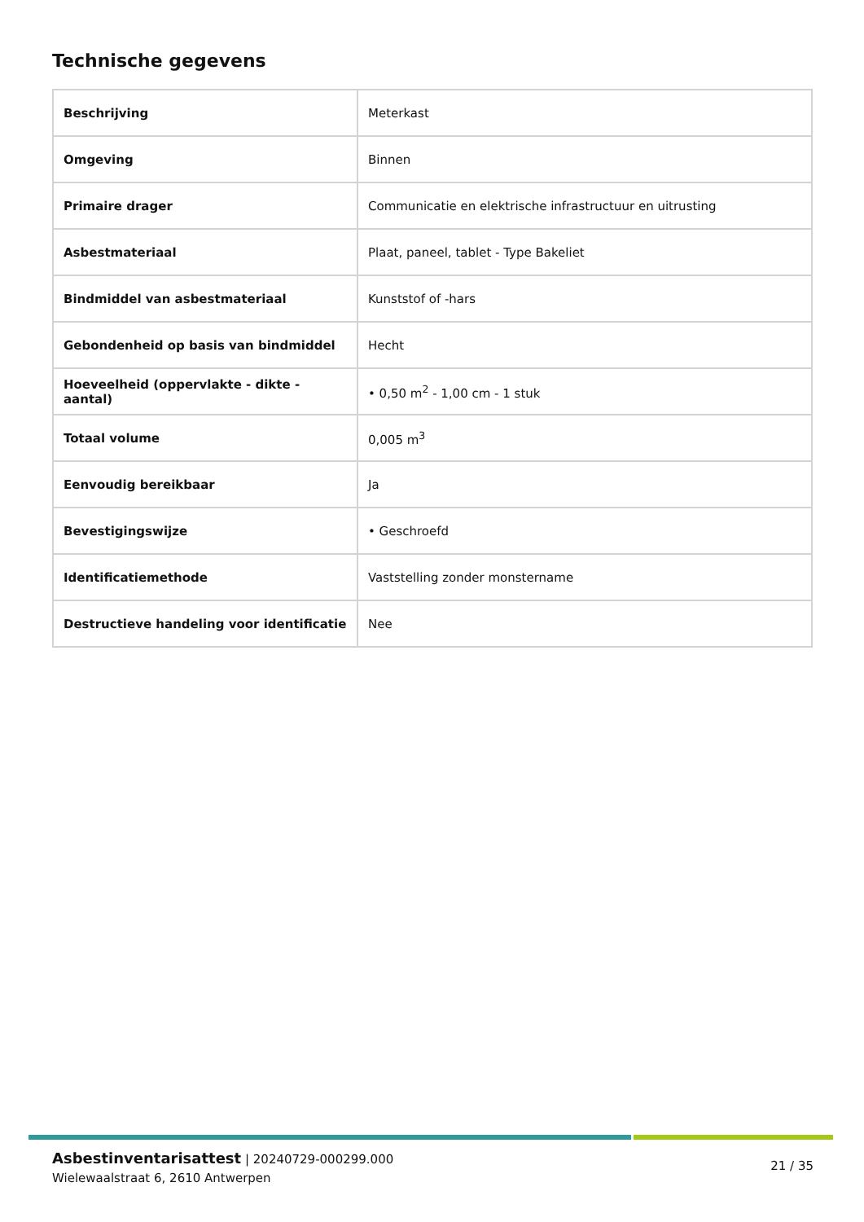Technische gegevens
| Beschrijving | Meterkast |
| Omgeving | Binnen |
| Primaire drager | Communicatie en elektrische infrastructuur en uitrusting |
| Asbestmateriaal | Plaat, paneel, tablet - Type Bakeliet |
| Bindmiddel van asbestmateriaal | Kunststof of -hars |
| Gebondenheid op basis van bindmiddel | Hecht |
| Hoeveelheid (oppervlakte - dikte - aantal) | • 0,50 m<sup>2</sup> - 1,00 cm - 1 stuk |
| Totaal volume | 0,005 m<sup>3</sup> |
| Eenvoudig bereikbaar | Ja |
| Bevestigingswijze | • Geschroefd |
| Identificatiemethode | Vaststelling zonder monstername |
| Destructieve handeling voor identificatie | Nee |
Asbestinventarisattest | 20240729-000299.000
Wielewaalstraat 6, 2610 Antwerpen
21 / 35